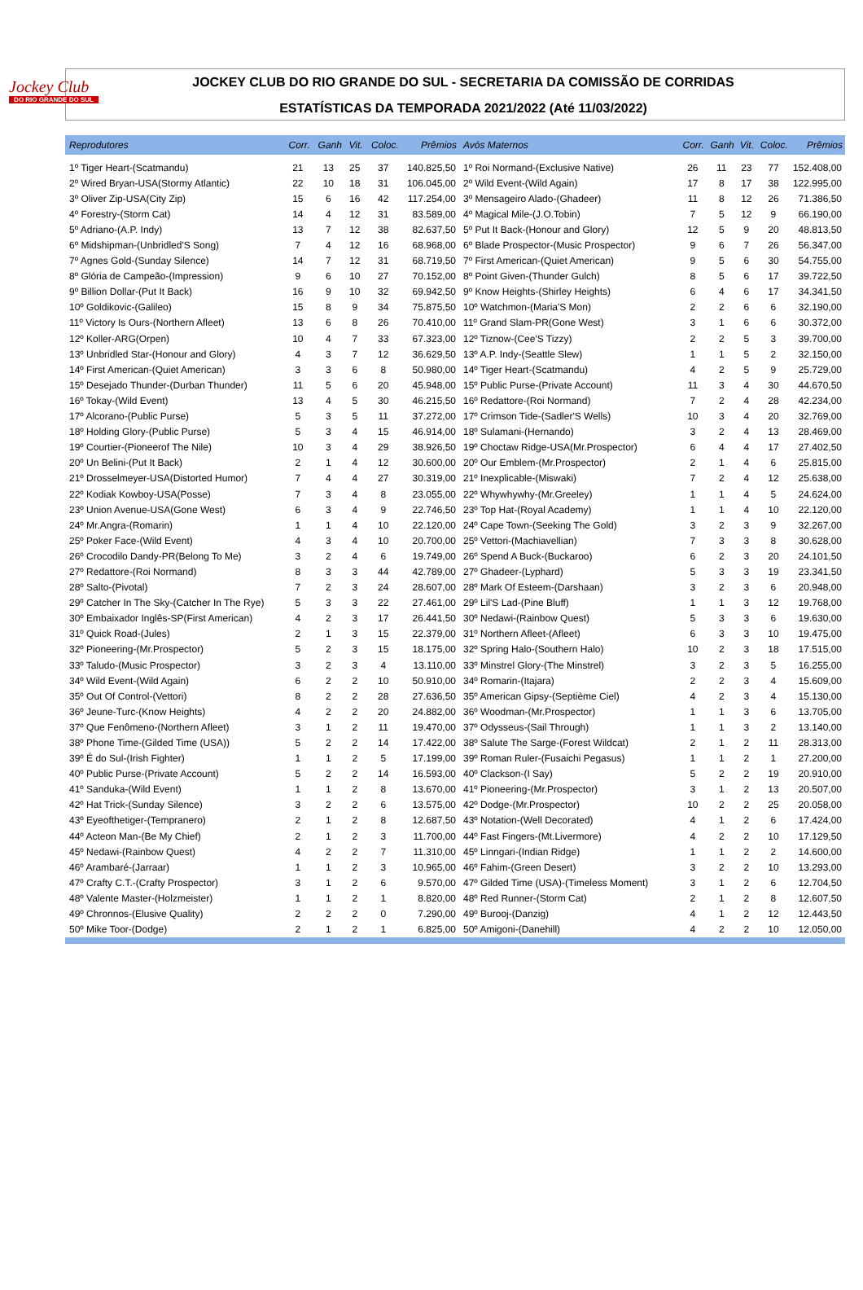Jockey Club
DO RIO GRANDE DO SUL
JOCKEY CLUB DO RIO GRANDE DO SUL - SECRETARIA DA COMISSÃO DE CORRIDAS
ESTATÍSTICAS DA TEMPORADA 2021/2022 (Até 11/03/2022)
| Reprodutores | Corr. | Ganh | Vit. | Coloc. | Prêmios |
| --- | --- | --- | --- | --- | --- |
| 1º Tiger Heart-(Scatmandu) | 21 | 13 | 25 | 37 | 140.825,50 |
| 2º Wired Bryan-USA(Stormy Atlantic) | 22 | 10 | 18 | 31 | 106.045,00 |
| 3º Oliver Zip-USA(City Zip) | 15 | 6 | 16 | 42 | 117.254,00 |
| 4º Forestry-(Storm Cat) | 14 | 4 | 12 | 31 | 83.589,00 |
| 5º Adriano-(A.P. Indy) | 13 | 7 | 12 | 38 | 82.637,50 |
| 6º Midshipman-(Unbridled'S Song) | 7 | 4 | 12 | 16 | 68.968,00 |
| 7º Agnes Gold-(Sunday Silence) | 14 | 7 | 12 | 31 | 68.719,50 |
| 8º Glória de Campeão-(Impression) | 9 | 6 | 10 | 27 | 70.152,00 |
| 9º Billion Dollar-(Put It Back) | 16 | 9 | 10 | 32 | 69.942,50 |
| 10º Goldikovic-(Galileo) | 15 | 8 | 9 | 34 | 75.875,50 |
| 11º Victory Is Ours-(Northern Afleet) | 13 | 6 | 8 | 26 | 70.410,00 |
| 12º Koller-ARG(Orpen) | 10 | 4 | 7 | 33 | 67.323,00 |
| 13º Unbridled Star-(Honour and Glory) | 4 | 3 | 7 | 12 | 36.629,50 |
| 14º First American-(Quiet American) | 3 | 3 | 6 | 8 | 50.980,00 |
| 15º Desejado Thunder-(Durban Thunder) | 11 | 5 | 6 | 20 | 45.948,00 |
| 16º Tokay-(Wild Event) | 13 | 4 | 5 | 30 | 46.215,50 |
| 17º Alcorano-(Public Purse) | 5 | 3 | 5 | 11 | 37.272,00 |
| 18º Holding Glory-(Public Purse) | 5 | 3 | 4 | 15 | 46.914,00 |
| 19º Courtier-(Pioneerof The Nile) | 10 | 3 | 4 | 29 | 38.926,50 |
| 20º Un Belini-(Put It Back) | 2 | 1 | 4 | 12 | 30.600,00 |
| 21º Drosselmeyer-USA(Distorted Humor) | 7 | 4 | 4 | 27 | 30.319,00 |
| 22º Kodiak Kowboy-USA(Posse) | 7 | 3 | 4 | 8 | 23.055,00 |
| 23º Union Avenue-USA(Gone West) | 6 | 3 | 4 | 9 | 22.746,50 |
| 24º Mr.Angra-(Romarin) | 1 | 1 | 4 | 10 | 22.120,00 |
| 25º Poker Face-(Wild Event) | 4 | 3 | 4 | 10 | 20.700,00 |
| 26º Crocodilo Dandy-PR(Belong To Me) | 3 | 2 | 4 | 6 | 19.749,00 |
| 27º Redattore-(Roi Normand) | 8 | 3 | 3 | 44 | 42.789,00 |
| 28º Salto-(Pivotal) | 7 | 2 | 3 | 24 | 28.607,00 |
| 29º Catcher In The Sky-(Catcher In The Rye) | 5 | 3 | 3 | 22 | 27.461,00 |
| 30º Embaixador Inglês-SP(First American) | 4 | 2 | 3 | 17 | 26.441,50 |
| 31º Quick Road-(Jules) | 2 | 1 | 3 | 15 | 22.379,00 |
| 32º Pioneering-(Mr.Prospector) | 5 | 2 | 3 | 15 | 18.175,00 |
| 33º Taludo-(Music Prospector) | 3 | 2 | 3 | 4 | 13.110,00 |
| 34º Wild Event-(Wild Again) | 6 | 2 | 2 | 10 | 50.910,00 |
| 35º Out Of Control-(Vettori) | 8 | 2 | 2 | 28 | 27.636,50 |
| 36º Jeune-Turc-(Know Heights) | 4 | 2 | 2 | 20 | 24.882,00 |
| 37º Que Fenômeno-(Northern Afleet) | 3 | 1 | 2 | 11 | 19.470,00 |
| 38º Phone Time-(Gilded Time (USA)) | 5 | 2 | 2 | 14 | 17.422,00 |
| 39º É do Sul-(Irish Fighter) | 1 | 1 | 2 | 5 | 17.199,00 |
| 40º Public Purse-(Private Account) | 5 | 2 | 2 | 14 | 16.593,00 |
| 41º Sanduka-(Wild Event) | 1 | 1 | 2 | 8 | 13.670,00 |
| 42º Hat Trick-(Sunday Silence) | 3 | 2 | 2 | 6 | 13.575,00 |
| 43º Eyeofthetiger-(Tempranero) | 2 | 1 | 2 | 8 | 12.687,50 |
| 44º Acteon Man-(Be My Chief) | 2 | 1 | 2 | 3 | 11.700,00 |
| 45º Nedawi-(Rainbow Quest) | 4 | 2 | 2 | 7 | 11.310,00 |
| 46º Arambaré-(Jarraar) | 1 | 1 | 2 | 3 | 10.965,00 |
| 47º Crafty C.T.-(Crafty Prospector) | 3 | 1 | 2 | 6 | 9.570,00 |
| 48º Valente Master-(Holzmeister) | 1 | 1 | 2 | 1 | 8.820,00 |
| 49º Chronnos-(Elusive Quality) | 2 | 2 | 2 | 0 | 7.290,00 |
| 50º Mike Toor-(Dodge) | 2 | 1 | 2 | 1 | 6.825,00 |
| Avós Maternos | Corr. | Ganh | Vit. | Coloc. | Prêmios |
| --- | --- | --- | --- | --- | --- |
| 1º Roi Normand-(Exclusive Native) | 26 | 11 | 23 | 77 | 152.408,00 |
| 2º Wild Event-(Wild Again) | 17 | 8 | 17 | 38 | 122.995,00 |
| 3º Mensageiro Alado-(Ghadeer) | 11 | 8 | 12 | 26 | 71.386,50 |
| 4º Magical Mile-(J.O.Tobin) | 7 | 5 | 12 | 9 | 66.190,00 |
| 5º Put It Back-(Honour and Glory) | 12 | 5 | 9 | 20 | 48.813,50 |
| 6º Blade Prospector-(Music Prospector) | 9 | 6 | 7 | 26 | 56.347,00 |
| 7º First American-(Quiet American) | 9 | 5 | 6 | 30 | 54.755,00 |
| 8º Point Given-(Thunder Gulch) | 8 | 5 | 6 | 17 | 39.722,50 |
| 9º Know Heights-(Shirley Heights) | 6 | 4 | 6 | 17 | 34.341,50 |
| 10º Watchmon-(Maria'S Mon) | 2 | 2 | 6 | 6 | 32.190,00 |
| 11º Grand Slam-PR(Gone West) | 3 | 1 | 6 | 6 | 30.372,00 |
| 12º Tiznow-(Cee'S Tizzy) | 2 | 2 | 5 | 3 | 39.700,00 |
| 13º A.P. Indy-(Seattle Slew) | 1 | 1 | 5 | 2 | 32.150,00 |
| 14º Tiger Heart-(Scatmandu) | 4 | 2 | 5 | 9 | 25.729,00 |
| 15º Public Purse-(Private Account) | 11 | 3 | 4 | 30 | 44.670,50 |
| 16º Redattore-(Roi Normand) | 7 | 2 | 4 | 28 | 42.234,00 |
| 17º Crimson Tide-(Sadler'S Wells) | 10 | 3 | 4 | 20 | 32.769,00 |
| 18º Sulamani-(Hernando) | 3 | 2 | 4 | 13 | 28.469,00 |
| 19º Choctaw Ridge-USA(Mr.Prospector) | 6 | 4 | 4 | 17 | 27.402,50 |
| 20º Our Emblem-(Mr.Prospector) | 2 | 1 | 4 | 6 | 25.815,00 |
| 21º Inexplicable-(Miswaki) | 7 | 2 | 4 | 12 | 25.638,00 |
| 22º Whywhywhy-(Mr.Greeley) | 1 | 1 | 4 | 5 | 24.624,00 |
| 23º Top Hat-(Royal Academy) | 1 | 1 | 4 | 10 | 22.120,00 |
| 24º Cape Town-(Seeking The Gold) | 3 | 2 | 3 | 9 | 32.267,00 |
| 25º Vettori-(Machiavellian) | 7 | 3 | 3 | 8 | 30.628,00 |
| 26º Spend A Buck-(Buckaroo) | 6 | 2 | 3 | 20 | 24.101,50 |
| 27º Ghadeer-(Lyphard) | 5 | 3 | 3 | 19 | 23.341,50 |
| 28º Mark Of Esteem-(Darshaan) | 3 | 2 | 3 | 6 | 20.948,00 |
| 29º Lil'S Lad-(Pine Bluff) | 1 | 1 | 3 | 12 | 19.768,00 |
| 30º Nedawi-(Rainbow Quest) | 5 | 3 | 3 | 6 | 19.630,00 |
| 31º Northern Afleet-(Afleet) | 6 | 3 | 3 | 10 | 19.475,00 |
| 32º Spring Halo-(Southern Halo) | 10 | 2 | 3 | 18 | 17.515,00 |
| 33º Minstrel Glory-(The Minstrel) | 3 | 2 | 3 | 5 | 16.255,00 |
| 34º Romarin-(Itajara) | 2 | 2 | 3 | 4 | 15.609,00 |
| 35º American Gipsy-(Septième Ciel) | 4 | 2 | 3 | 4 | 15.130,00 |
| 36º Woodman-(Mr.Prospector) | 1 | 1 | 3 | 6 | 13.705,00 |
| 37º Odysseus-(Sail Through) | 1 | 1 | 3 | 2 | 13.140,00 |
| 38º Salute The Sarge-(Forest Wildcat) | 2 | 1 | 2 | 11 | 28.313,00 |
| 39º Roman Ruler-(Fusaichi Pegasus) | 1 | 1 | 2 | 1 | 27.200,00 |
| 40º Clackson-(I Say) | 5 | 2 | 2 | 19 | 20.910,00 |
| 41º Pioneering-(Mr.Prospector) | 3 | 1 | 2 | 13 | 20.507,00 |
| 42º Dodge-(Mr.Prospector) | 10 | 2 | 2 | 25 | 20.058,00 |
| 43º Notation-(Well Decorated) | 4 | 1 | 2 | 6 | 17.424,00 |
| 44º Fast Fingers-(Mt.Livermore) | 4 | 2 | 2 | 10 | 17.129,50 |
| 45º Linngari-(Indian Ridge) | 1 | 1 | 2 | 2 | 14.600,00 |
| 46º Fahim-(Green Desert) | 3 | 2 | 2 | 10 | 13.293,00 |
| 47º Gilded Time (USA)-(Timeless Moment) | 3 | 1 | 2 | 6 | 12.704,50 |
| 48º Red Runner-(Storm Cat) | 2 | 1 | 2 | 8 | 12.607,50 |
| 49º Burooj-(Danzig) | 4 | 1 | 2 | 12 | 12.443,50 |
| 50º Amigoni-(Danehill) | 4 | 2 | 2 | 10 | 12.050,00 |